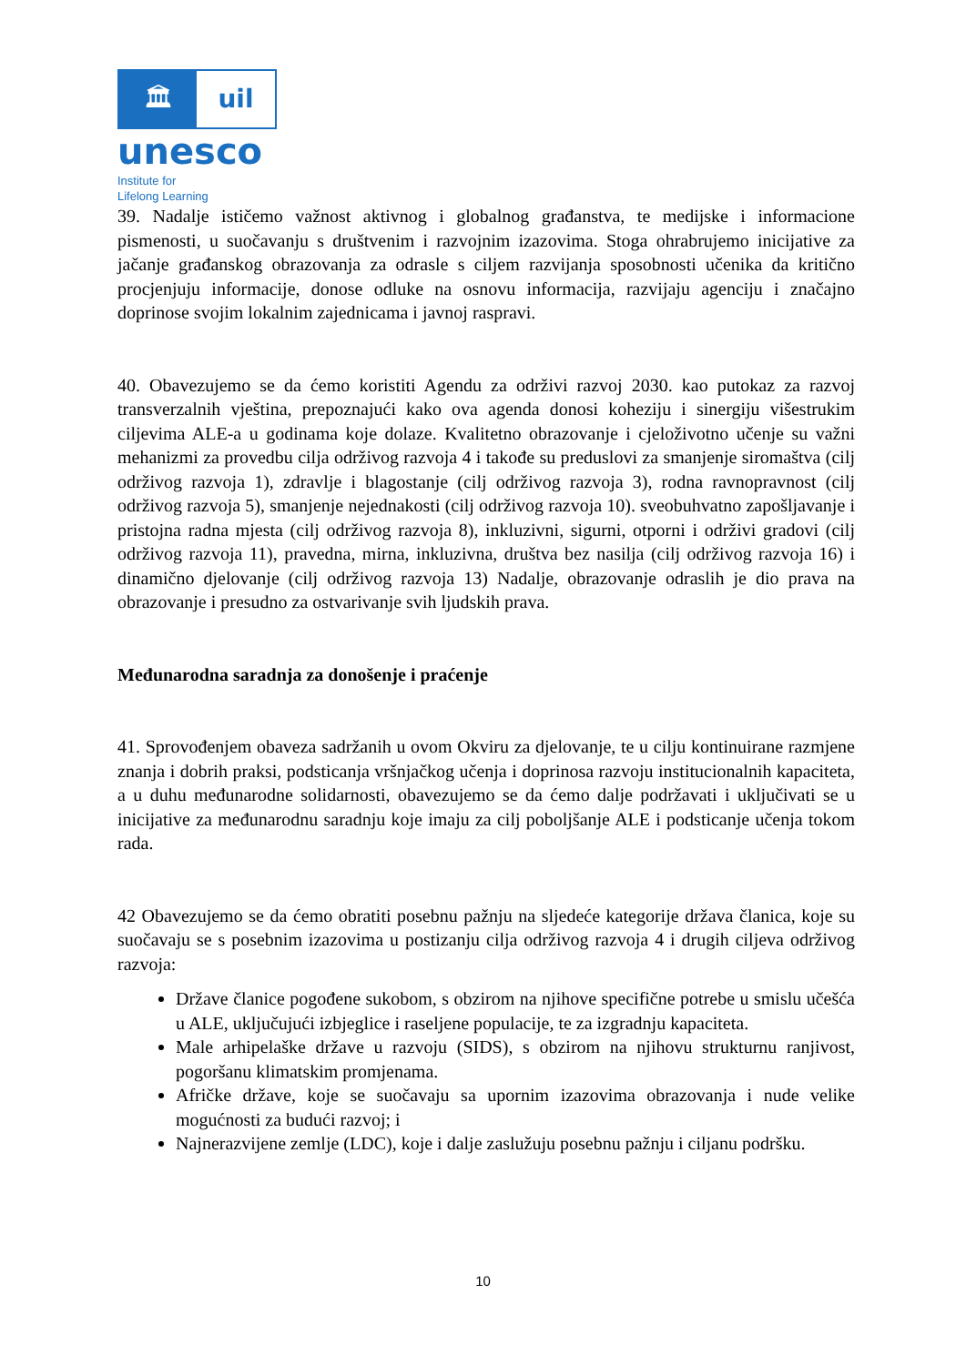🏛 uil
unesco
Institute for
Lifelong Learning
39. Nadalje ističemo važnost aktivnog i globalnog građanstva, te medijske i informacione pismenosti, u suočavanju s društvenim i razvojnim izazovima. Stoga ohrabrujemo inicijative za jačanje građanskog obrazovanja za odrasle s ciljem razvijanja sposobnosti učenika da kritično procjenjuju informacije, donose odluke na osnovu informacija, razvijaju agenciju i značajno doprinose svojim lokalnim zajednicama i javnoj raspravi.
40. Obavezujemo se da ćemo koristiti Agendu za održivi razvoj 2030. kao putokaz za razvoj transverzalnih vještina, prepoznajući kako ova agenda donosi koheziju i sinergiju višestrukim ciljevima ALE-a u godinama koje dolaze. Kvalitetno obrazovanje i cjeloživotno učenje su važni mehanizmi za provedbu cilja održivog razvoja 4 i takođe su preduslovi za smanjenje siromaštva (cilj održivog razvoja 1), zdravlje i blagostanje (cilj održivog razvoja 3), rodna ravnopravnost (cilj održivog razvoja 5), smanjenje nejednakosti (cilj održivog razvoja 10). sveobuhvatno zapošljavanje i pristojna radna mjesta (cilj održivog razvoja 8), inkluzivni, sigurni, otporni i održivi gradovi (cilj održivog razvoja 11), pravedna, mirna, inkluzivna, društva bez nasilja (cilj održivog razvoja 16) i dinamično djelovanje (cilj održivog razvoja 13) Nadalje, obrazovanje odraslih je dio prava na obrazovanje i presudno za ostvarivanje svih ljudskih prava.
Međunarodna saradnja za donošenje i praćenje
41. Sprovođenjem obaveza sadržanih u ovom Okviru za djelovanje, te u cilju kontinuirane razmjene znanja i dobrih praksi, podsticanja vršnjačkog učenja i doprinosa razvoju institucionalnih kapaciteta, a u duhu međunarodne solidarnosti, obavezujemo se da ćemo dalje podržavati i uključivati se u inicijative za međunarodnu saradnju koje imaju za cilj poboljšanje ALE i podsticanje učenja tokom rada.
42 Obavezujemo se da ćemo obratiti posebnu pažnju na sljedeće kategorije država članica, koje su suočavaju se s posebnim izazovima u postizanju cilja održivog razvoja 4 i drugih ciljeva održivog razvoja:
Države članice pogođene sukobom, s obzirom na njihove specifične potrebe u smislu učešća u ALE, uključujući izbjeglice i raseljene populacije, te za izgradnju kapaciteta.
Male arhipelaške države u razvoju (SIDS), s obzirom na njihovu strukturnu ranjivost, pogoršanu klimatskim promjenama.
Afričke države, koje se suočavaju sa upornim izazovima obrazovanja i nude velike mogućnosti za budući razvoj; i
Najnerazvijene zemlje (LDC), koje i dalje zaslužuju posebnu pažnju i ciljanu podršku.
10